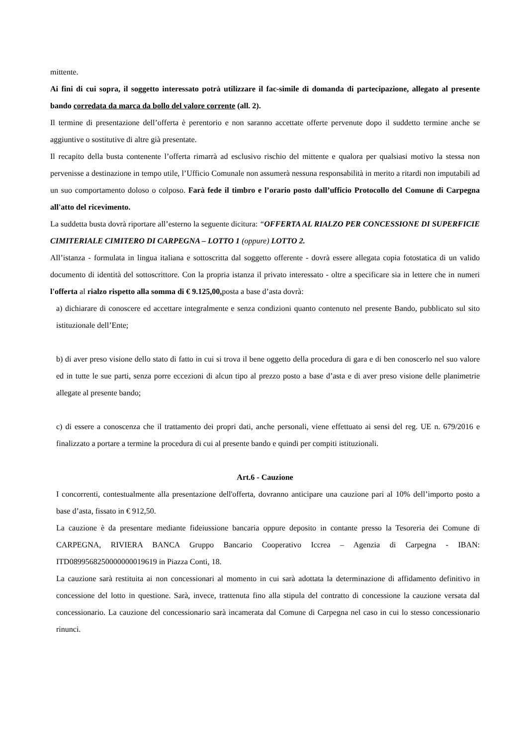mittente.
Ai fini di cui sopra, il soggetto interessato potrà utilizzare il fac-simile di domanda di partecipazione, allegato al presente bando corredata da marca da bollo del valore corrente (all. 2).
Il termine di presentazione dell’offerta è perentorio e non saranno accettate offerte pervenute dopo il suddetto termine anche se aggiuntive o sostitutive di altre già presentate.
Il recapito della busta contenente l’offerta rimarrà ad esclusivo rischio del mittente e qualora per qualsiasi motivo la stessa non pervenisse a destinazione in tempo utile, l’Ufficio Comunale non assumerà nessuna responsabilità in merito a ritardi non imputabili ad un suo comportamento doloso o colposo. Farà fede il timbro e l’orario posto dall’ufficio Protocollo del Comune di Carpegna all'atto del ricevimento.
La suddetta busta dovrà riportare all’esterno la seguente dicitura: “OFFERTA AL RIALZO PER CONCESSIONE DI SUPERFICIE CIMITERIALE CIMITERO DI CARPEGNA – LOTTO 1 (oppure) LOTTO 2.
All’istanza - formulata in lingua italiana e sottoscritta dal soggetto offerente - dovrà essere allegata copia fotostatica di un valido documento di identità del sottoscrittore. Con la propria istanza il privato interessato - oltre a specificare sia in lettere che in numeri l'offerta al rialzo rispetto alla somma di € 9.125,00, posta a base d’asta dovrà:
a) dichiarare di conoscere ed accettare integralmente e senza condizioni quanto contenuto nel presente Bando, pubblicato sul sito istituzionale dell’Ente;
b) di aver preso visione dello stato di fatto in cui si trova il bene oggetto della procedura di gara e di ben conoscerlo nel suo valore ed in tutte le sue parti, senza porre eccezioni di alcun tipo al prezzo posto a base d’asta e di aver preso visione delle planimetrie allegate al presente bando;
c) di essere a conoscenza che il trattamento dei propri dati, anche personali, viene effettuato ai sensi del reg. UE n. 679/2016 e finalizzato a portare a termine la procedura di cui al presente bando e quindi per compiti istituzionali.
Art.6 - Cauzione
I concorrenti, contestualmente alla presentazione dell'offerta, dovranno anticipare una cauzione pari al 10% dell’importo posto a base d’asta, fissato in € 912,50.
La cauzione è da presentare mediante fideiussione bancaria oppure deposito in contante presso la Tesoreria dei Comune di CARPEGNA, RIVIERA BANCA Gruppo Bancario Cooperativo Iccrea – Agenzia di Carpegna - IBAN: ITD0899568250000000019619 in Piazza Conti, 18.
La cauzione sarà restituita ai non concessionari al momento in cui sarà adottata la determinazione di affidamento definitivo in concessione del lotto in questione. Sarà, invece, trattenuta fino alla stipula del contratto di concessione la cauzione versata dal concessionario. La cauzione del concessionario sarà incamerata dal Comune di Carpegna nel caso in cui lo stesso concessionario rinunci.